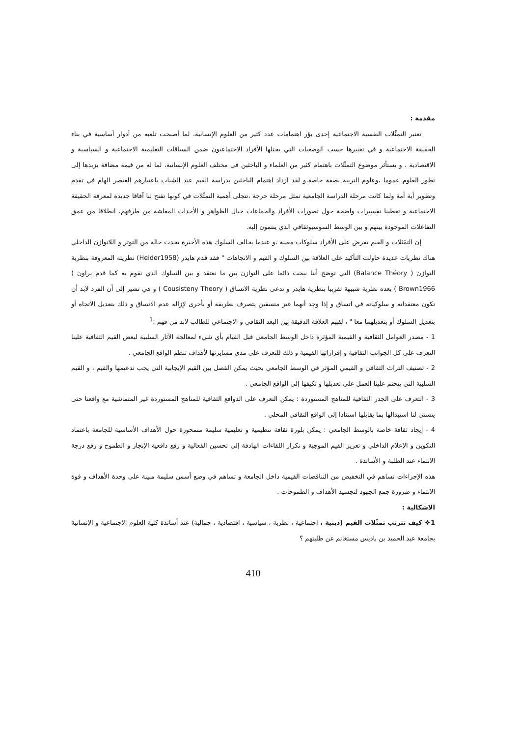مقدمة :
تعتبر التمثّلات النفسية الاجتماعية إحدى بؤر اهتمامات عدد كثير من العلوم الإنسانية، لما أصبحت تلعبه من أدوار أساسية في بناء الحقيقة الاجتماعية و في تغييرها حسب الوضعيات التي يحتلها الأفراد الاجتماعيون ضمن السياقات التعليمية الاجتماعية و السياسية و الاقتصادية ، و يستأثر موضوع التمثّلات باهتمام كثير من العلماء و الباحثين في مختلف العلوم الإنسانية، لما له من قيمة مضافة يزيدها إلى تطور العلوم عموما ،وعلوم التربية بصفة خاصة،و لقد ازداد اهتمام الباحثين بدراسة القيم عند الشباب باعتبارهم العنصر الهام في تقدم وتطوير أية أمة ولما كانت مرحلة الدراسة الجامعية تمثل مرحلة حرجة ،تتجلى أهمية التمثّلات في كونها تفتح لنا آفاقا جديدة لمعرفة الحقيقة الاجتماعية و تعطينا تفسيرات واضحة حول تصورات الأفراد والجماعات حيال الظواهر و الأحداث المعاشة من طرفهم، انطلاقا من عمق التفاعلات الموجودة بينهم و بين الوسط السوسيوثقافي الذي ينتمون إليه.
إن التمّثلات و القيم تفرض على الأفراد سلوكات معينة ،و عندما يخالف السلوك هذه الأخيرة تحدث حالة من التوتر و اللاتوازن الداخلي هناك نظريات عديدة حاولت التأكيد على العلاقة بين السلوك و القيم و الاتجاهات " فقد قدم هايدر (Heider1958) نظريته المعروفة بنظرية التوازن ( Balance Théory) التي توضح أننا نبحث دائما على التوازن بين ما نعتقد و بين السلوك الذي نقوم به كما قدم براون ( Brown1966 ) بعده نظرية شبيهة تقريبا بنظرية هايدر و تدعى نظرية الاتساق ( Cousisteny Theory ) و هي تشير إلى أن الفرد لابد أن تكون معتقداته و سلوكياته في اتساق و إذا وجد أنهما غير متسقين يتصرف بطريقة أو بأخرى لإزالة عدم الاتساق و ذلك بتعديل الاتجاه أو بتعديل السلوك أو بتعديلهما معا " ، لفهم العلاقة الدقيقة بين البعد الثقافي و الاجتماعي للطالب لابد من فهم :<sup>1</sup>
1 - مصدر العوامل الثقافية و القيمية المؤثرة داخل الوسط الجامعي قبل القيام بأي شيء لمعالجة الآثار السلبية لبعض القيم الثقافية علينا التعرف على كل الجوانب الثقافية و إفرازاتها القيمية و ذلك للتعرف على مدى مسايرتها لأهداف تنظم الواقع الجامعي .
2 - تصنيف التراث الثقافي و القيمي المؤثر في الوسط الجامعي بحيث يمكن الفصل بين القيم الإيجابية التي يجب تدعيمها والقيم ، و القيم السلبية التي يتحتم علينا العمل على تعديلها و تكيفها إلى الواقع الجامعي .
3 - التعرف على الجذر الثقافية للمناهج المستوردة : يمكن التعرف على الدوافع الثقافية للمناهج المستوردة غير المتماشية مع واقعنا حتى يتسنى لنا استبدالها بما يقابلها استنادا إلى الواقع الثقافي المحلي .
4 - إيجاد ثقافة خاصة بالوسط الجامعي : يمكن بلورة ثقافة تنظيمية و تعليمية سليمة متمحورة حول الأهداف الأساسية للجامعة باعتماد التكوين و الإعلام الداخلي و تعزيز القيم الموجبة و تكرار اللقاءات الهادفة إلى تحسين الفعالية و رفع دافعية الإنجاز و الطموح و رفع درجة الانتماء عند الطلبة و الأساتذة .
هذه الإجراءات تساهم في التخفيض من التناقضات القيمية داخل الجامعة و تساهم في وضع أسس سليمة مبينة على وحدة الأهداف و قوة الانتماء و ضرورة جمع الجهود لتجسيد الأهداف و الطموحات .
الاشكالية :
1❖ كيف تترتب تمثّلات القيم (دينية ، اجتماعية ، نظرية ، سياسية ، اقتصادية ، جمالية) عند أساتذة كلية العلوم الاجتماعية و الإنسانية بجامعة عبد الحميد بن باديس مستغانم عن طلبتهم ؟
410